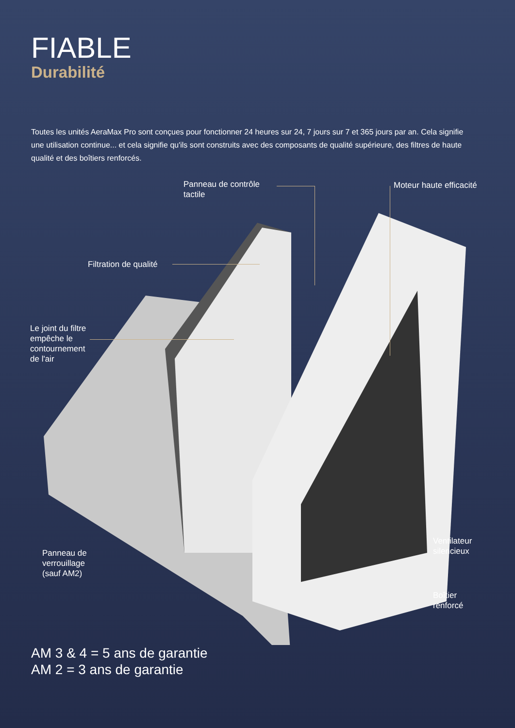FIABLE
Durabilité
Toutes les unités AeraMax Pro sont conçues pour fonctionner 24 heures sur 24, 7 jours sur 7 et 365 jours par an. Cela signifie une utilisation continue... et cela signifie qu'ils sont construits avec des composants de qualité supérieure, des filtres de haute qualité et des boîtiers renforcés.
Panneau de contrôle
tactile
Moteur haute efficacité
Filtration de qualité
Le joint du filtre
empêche le
contournement
de l'air
Ventilateur
silencieux
Panneau de
verrouillage
(sauf AM2)
Boîtier
renforcé
AM 3 & 4 = 5 ans de garantie
AM 2 = 3 ans de garantie